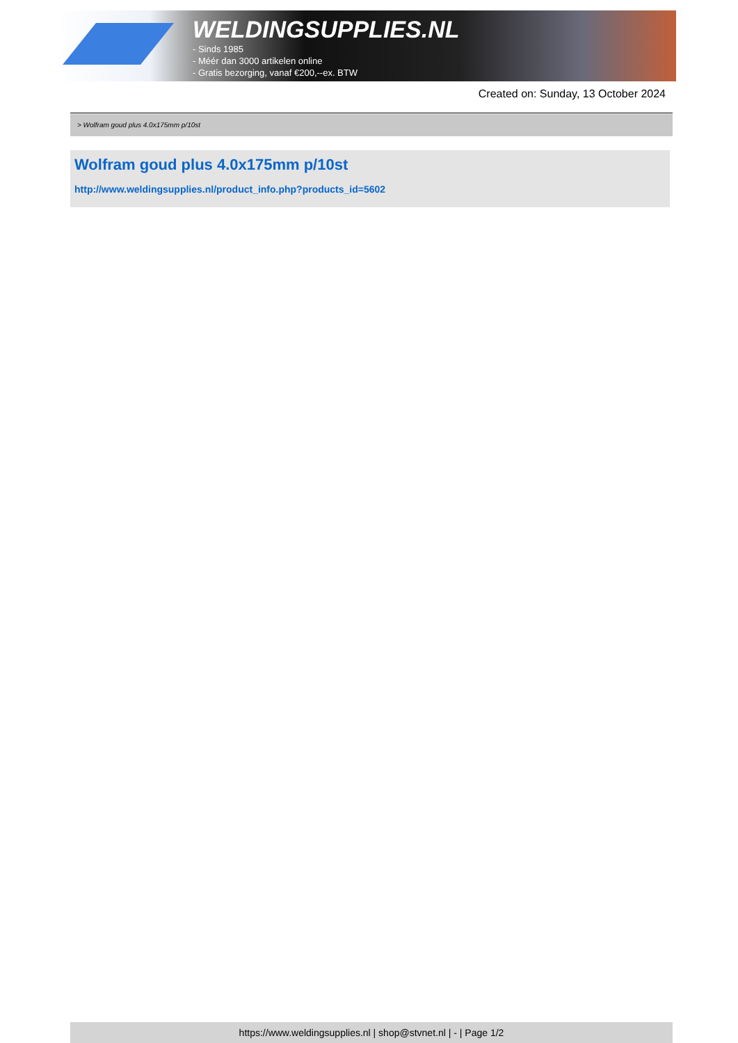WELDINGSUPPLIES.NL
- Sinds 1985
- Méér dan 3000 artikelen online
- Gratis bezorging, vanaf €200,--ex. BTW
Created on: Sunday, 13 October 2024
> Wolfram goud plus 4.0x175mm p/10st
Wolfram goud plus 4.0x175mm p/10st
http://www.weldingsupplies.nl/product_info.php?products_id=5602
https://www.weldingsupplies.nl | shop@stvnet.nl | - | Page 1/2